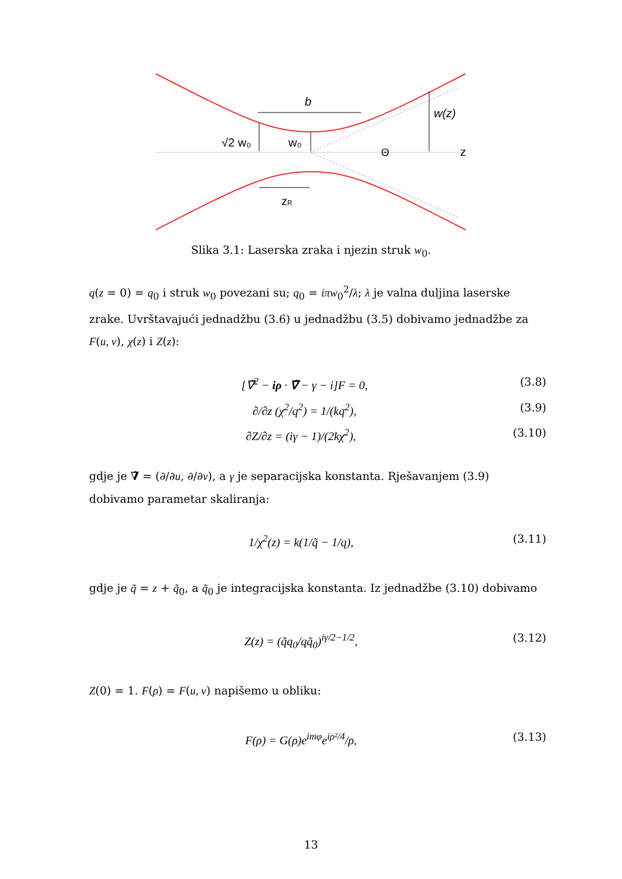b
w(z)
√2 w₀
w₀
Θ
z
zR
Slika 3.1: Laserska zraka i njezin struk w<sub>0</sub>.
q(z = 0) = q<sub>0</sub> i struk w<sub>0</sub> povezani su; q<sub>0</sub> = iπw<sub>0</sub><sup>2</sup>/λ; λ je valna duljina laserske zrake. Uvrštavajući jednadžbu (3.6) u jednadžbu (3.5) dobivamo jednadžbe za F(u, v), χ(z) i Z(z):
[∇̃<sup>2</sup> − iρ · ∇̃ − γ − i]F = 0, (3.8)
∂/∂z (χ<sup>2</sup>/q<sup>2</sup>) = 1/(kq<sup>2</sup>), (3.9)
∂Z/∂z = (iγ − 1)/(2kχ<sup>2</sup>), (3.10)
gdje je ∇̃ = (∂/∂u, ∂/∂v), a γ je separacijska konstanta. Rješavanjem (3.9) dobivamo parametar skaliranja:
1/χ<sup>2</sup>(z) = k(1/q̃ − 1/q), (3.11)
gdje je q̃ = z + q̃<sub>0</sub>, a q̃<sub>0</sub> je integracijska konstanta. Iz jednadžbe (3.10) dobivamo
Z(z) = (q̃q<sub>0</sub>/qq̃<sub>0</sub>)<sup>iγ/2−1/2</sup>, (3.12)
Z(0) = 1. F(ρ) = F(u, v) napišemo u obliku:
F(ρ) = G(ρ)e<sup>imφ</sup>e<sup>iρ²/4</sup>/ρ, (3.13)
13